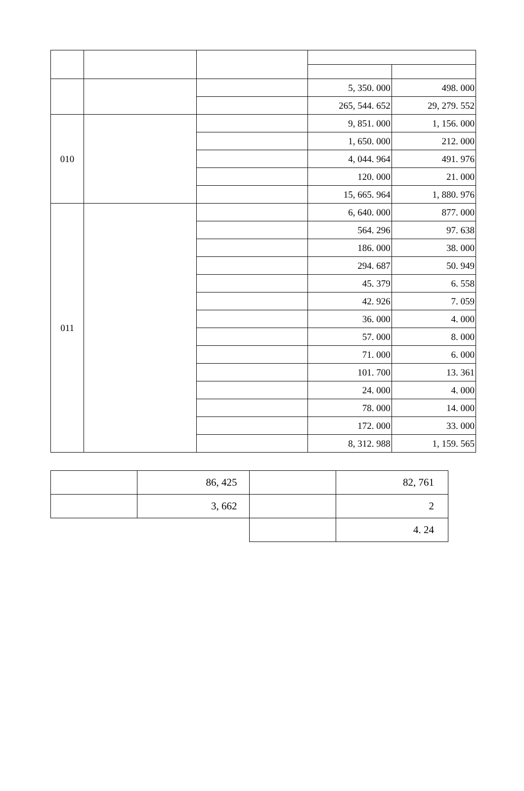| | | | 5, 350. 000 | 498. 000 |
| | | | 265, 544. 652 | 29, 279. 552 |
| 010 | | | 9, 851. 000 | 1, 156. 000 |
| | | | 1, 650. 000 | 212. 000 |
| | | | 4, 044. 964 | 491. 976 |
| | | | 120. 000 | 21. 000 |
| | | | 15, 665. 964 | 1, 880. 976 |
| 011 | | | 6, 640. 000 | 877. 000 |
| | | | 564. 296 | 97. 638 |
| | | | 186. 000 | 38. 000 |
| | | | 294. 687 | 50. 949 |
| | | | 45. 379 | 6. 558 |
| | | | 42. 926 | 7. 059 |
| | | | 36. 000 | 4. 000 |
| | | | 57. 000 | 8. 000 |
| | | | 71. 000 | 6. 000 |
| | | | 101. 700 | 13. 361 |
| | | | 24. 000 | 4. 000 |
| | | | 78. 000 | 14. 000 |
| | | | 172. 000 | 33. 000 |
| | | | 8, 312. 988 | 1, 159. 565 |
| | 86, 425 | | 82, 761 |
| | 3, 662 | | 2 |
| | | | 4. 24 |